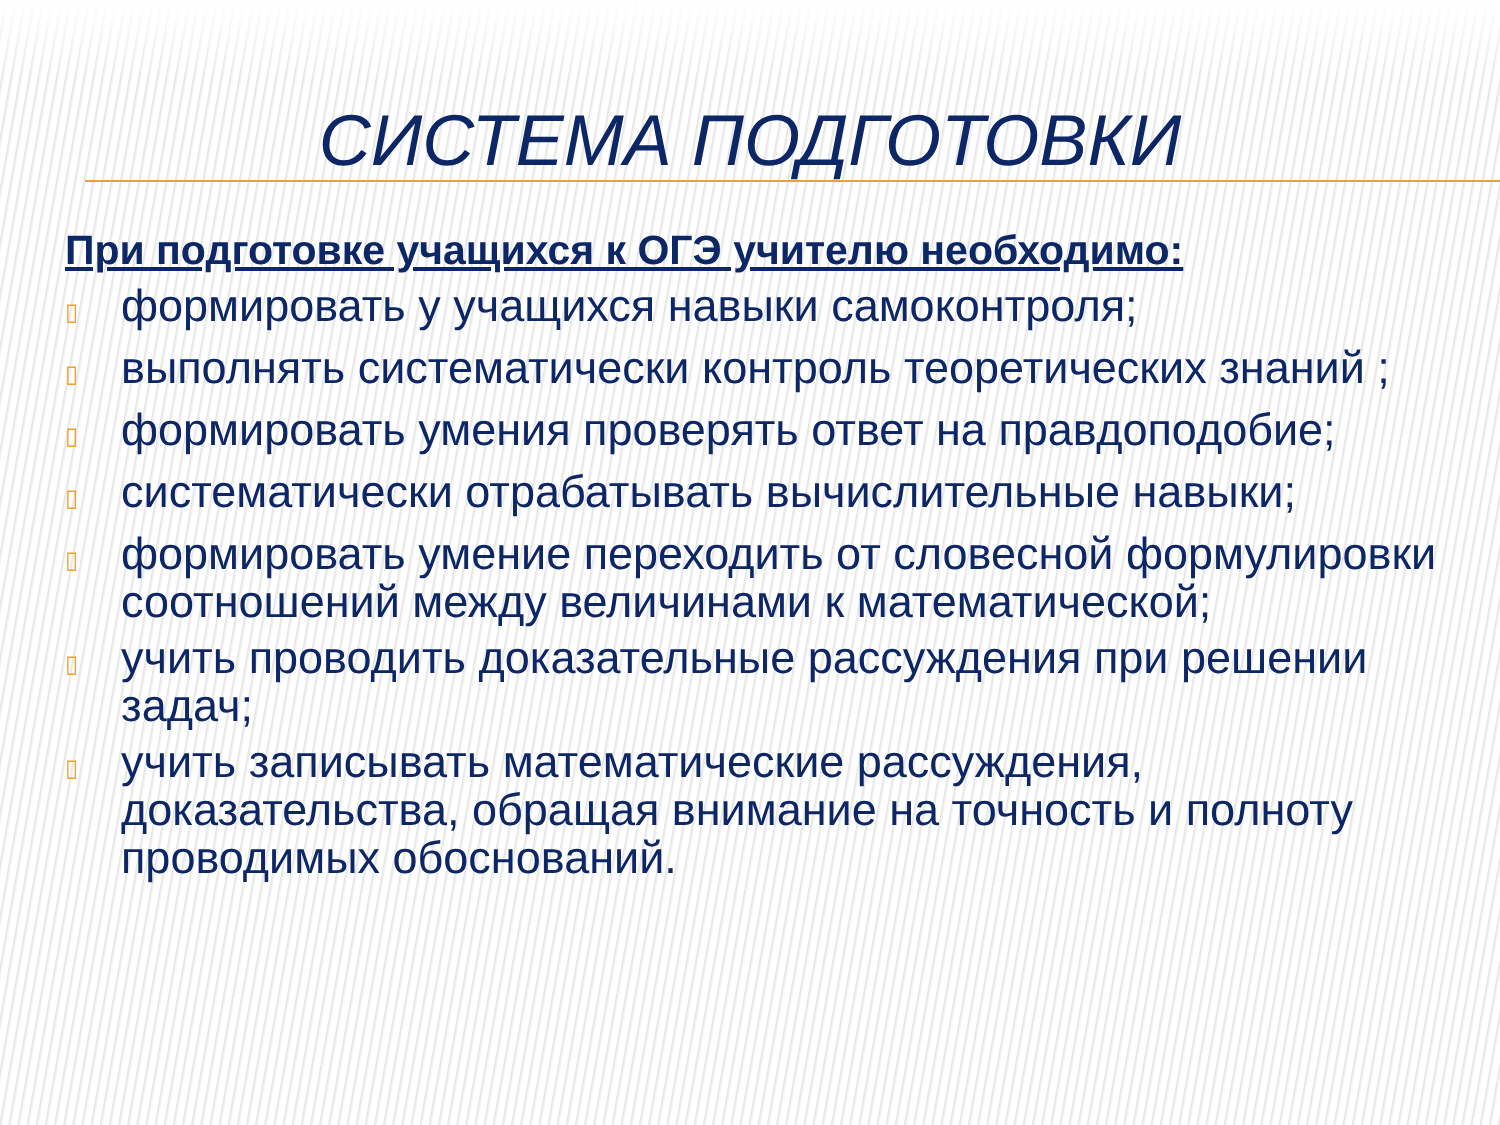СИСТЕМА ПОДГОТОВКИ
При подготовке учащихся к ОГЭ учителю необходимо:
▯ формировать у учащихся навыки самоконтроля;
▯ выполнять систематически контроль теоретических знаний ;
▯ формировать умения проверять ответ на правдоподобие;
▯ систематически отрабатывать вычислительные навыки;
▯ формировать умение переходить от словесной формулировки соотношений между величинами к математической;
▯ учить проводить доказательные рассуждения при решении задач;
▯ учить записывать математические рассуждения, доказательства, обращая внимание на точность и полноту проводимых обоснований.